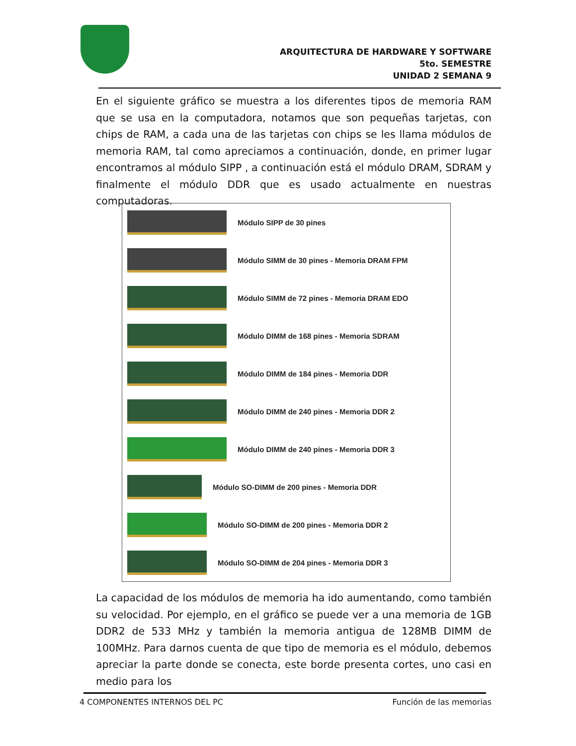ARQUITECTURA DE HARDWARE Y SOFTWARE
5to. SEMESTRE
UNIDAD 2 SEMANA 9
En el siguiente gráfico se muestra a los diferentes tipos de memoria RAM que se usa en la computadora, notamos que son pequeñas tarjetas, con chips de RAM, a cada una de las tarjetas con chips se les llama módulos de memoria RAM, tal como apreciamos a continuación, donde, en primer lugar encontramos al módulo SIPP , a continuación está el módulo DRAM, SDRAM y finalmente el módulo DDR que es usado actualmente en nuestras computadoras.
Módulo SIPP de 30 pines
Módulo SIMM de 30 pines - Memoria DRAM FPM
Módulo SIMM de 72 pines - Memoria DRAM EDO
Módulo DIMM de 168 pines - Memoria SDRAM
Módulo DIMM de 184 pines - Memoria DDR
Módulo DIMM de 240 pines - Memoria DDR 2
Módulo DIMM de 240 pines - Memoria DDR 3
Módulo SO-DIMM de 200 pines - Memoria DDR
Módulo SO-DIMM de 200 pines - Memoria DDR 2
Módulo SO-DIMM de 204 pines - Memoria DDR 3
La capacidad de los módulos de memoria ha ido aumentando, como también su velocidad. Por ejemplo, en el gráfico se puede ver a una memoria de 1GB DDR2 de 533 MHz y también la memoria antigua de 128MB DIMM de 100MHz. Para darnos cuenta de que tipo de memoria es el módulo, debemos apreciar la parte donde se conecta, este borde presenta cortes, uno casi en medio para los
4 COMPONENTES INTERNOS DEL PC Función de las memorias